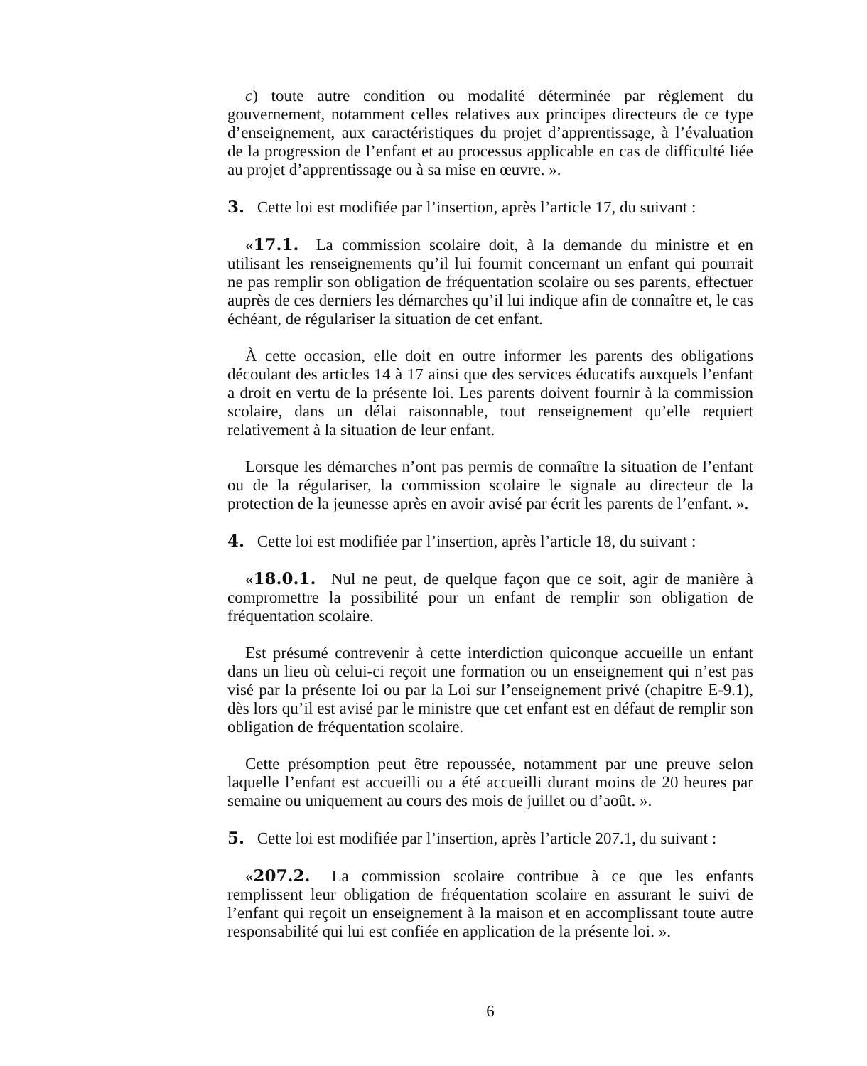c) toute autre condition ou modalité déterminée par règlement du gouvernement, notamment celles relatives aux principes directeurs de ce type d’enseignement, aux caractéristiques du projet d’apprentissage, à l’évaluation de la progression de l’enfant et au processus applicable en cas de difficulté liée au projet d’apprentissage ou à sa mise en œuvre. ».
3. Cette loi est modifiée par l’insertion, après l’article 17, du suivant :
«17.1. La commission scolaire doit, à la demande du ministre et en utilisant les renseignements qu’il lui fournit concernant un enfant qui pourrait ne pas remplir son obligation de fréquentation scolaire ou ses parents, effectuer auprès de ces derniers les démarches qu’il lui indique afin de connaître et, le cas échéant, de régulariser la situation de cet enfant.
À cette occasion, elle doit en outre informer les parents des obligations découlant des articles 14 à 17 ainsi que des services éducatifs auxquels l’enfant a droit en vertu de la présente loi. Les parents doivent fournir à la commission scolaire, dans un délai raisonnable, tout renseignement qu’elle requiert relativement à la situation de leur enfant.
Lorsque les démarches n’ont pas permis de connaître la situation de l’enfant ou de la régulariser, la commission scolaire le signale au directeur de la protection de la jeunesse après en avoir avisé par écrit les parents de l’enfant. ».
4. Cette loi est modifiée par l’insertion, après l’article 18, du suivant :
«18.0.1. Nul ne peut, de quelque façon que ce soit, agir de manière à compromettre la possibilité pour un enfant de remplir son obligation de fréquentation scolaire.
Est présumé contrevenir à cette interdiction quiconque accueille un enfant dans un lieu où celui-ci reçoit une formation ou un enseignement qui n’est pas visé par la présente loi ou par la Loi sur l’enseignement privé (chapitre E-9.1), dès lors qu’il est avisé par le ministre que cet enfant est en défaut de remplir son obligation de fréquentation scolaire.
Cette présomption peut être repoussée, notamment par une preuve selon laquelle l’enfant est accueilli ou a été accueilli durant moins de 20 heures par semaine ou uniquement au cours des mois de juillet ou d’août. ».
5. Cette loi est modifiée par l’insertion, après l’article 207.1, du suivant :
«207.2. La commission scolaire contribue à ce que les enfants remplissent leur obligation de fréquentation scolaire en assurant le suivi de l’enfant qui reçoit un enseignement à la maison et en accomplissant toute autre responsabilité qui lui est confiée en application de la présente loi. ».
6